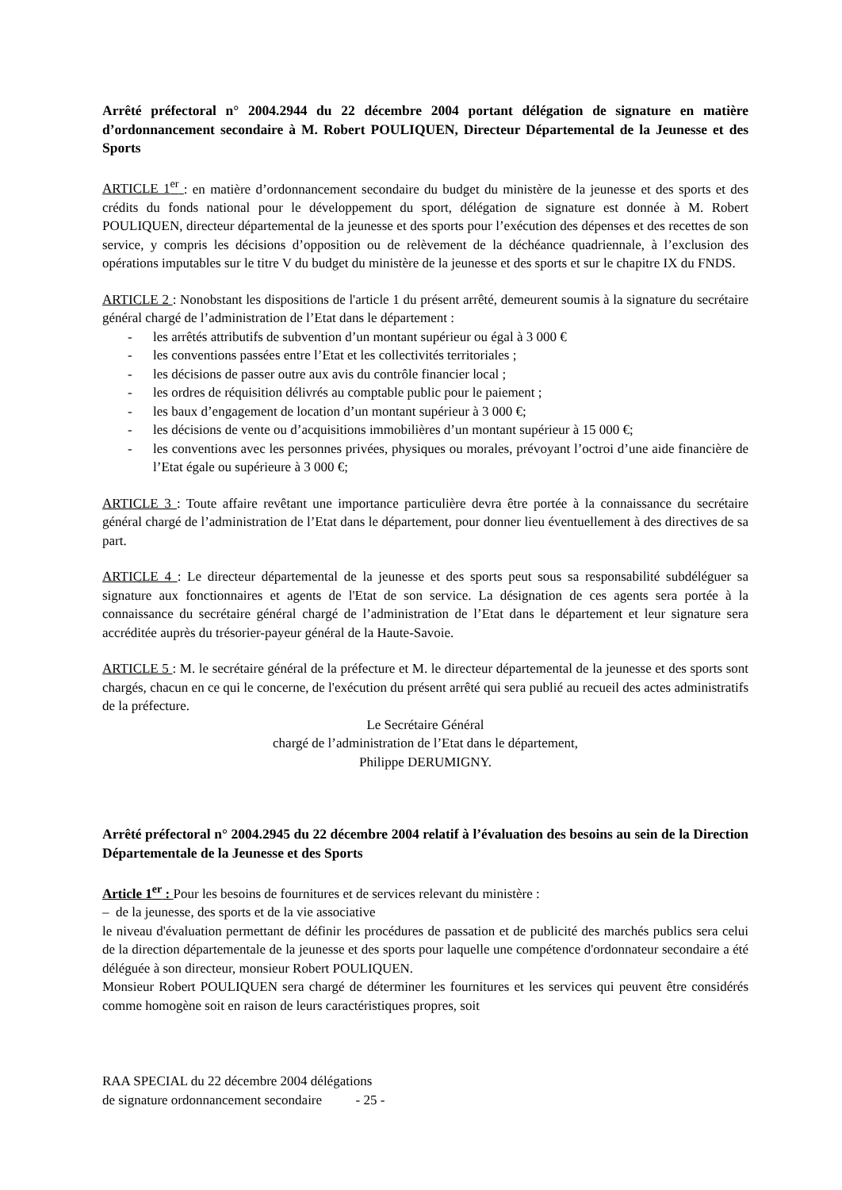Arrêté préfectoral n° 2004.2944 du 22 décembre 2004 portant délégation de signature en matière d’ordonnancement secondaire à M. Robert POULIQUEN, Directeur Départemental de la Jeunesse et des Sports
ARTICLE 1<sup>er</sup> : en matière d’ordonnancement secondaire du budget du ministère de la jeunesse et des sports et des crédits du fonds national pour le développement du sport, délégation de signature est donnée à M. Robert POULIQUEN, directeur départemental de la jeunesse et des sports pour l’exécution des dépenses et des recettes de son service, y compris les décisions d’opposition ou de relèvement de la déchéance quadriennale, à l’exclusion des opérations imputables sur le titre V du budget du ministère de la jeunesse et des sports et sur le chapitre IX du FNDS.
ARTICLE 2 : Nonobstant les dispositions de l'article 1 du présent arrêté, demeurent soumis à la signature du secrétaire général chargé de l’administration de l’Etat dans le département :
- les arrêtés attributifs de subvention d’un montant supérieur ou égal à 3 000 €
- les conventions passées entre l’Etat et les collectivités territoriales ;
- les décisions de passer outre aux avis du contrôle financier local ;
- les ordres de réquisition délivrés au comptable public pour le paiement ;
- les baux d’engagement de location d’un montant supérieur à 3 000 €;
- les décisions de vente ou d’acquisitions immobilières d’un montant supérieur à 15 000 €;
- les conventions avec les personnes privées, physiques ou morales, prévoyant l’octroi d’une aide financière de l’Etat égale ou supérieure à 3 000 €;
ARTICLE 3 : Toute affaire revêtant une importance particulière devra être portée à la connaissance du secrétaire général chargé de l’administration de l’Etat dans le département, pour donner lieu éventuellement à des directives de sa part.
ARTICLE 4 : Le directeur départemental de la jeunesse et des sports peut sous sa responsabilité subdéléguer sa signature aux fonctionnaires et agents de l'Etat de son service. La désignation de ces agents sera portée à la connaissance du secrétaire général chargé de l’administration de l’Etat dans le département et leur signature sera accréditée auprès du trésorier-payeur général de la Haute-Savoie.
ARTICLE 5 : M. le secrétaire général de la préfecture et M. le directeur départemental de la jeunesse et des sports sont chargés, chacun en ce qui le concerne, de l'exécution du présent arrêté qui sera publié au recueil des actes administratifs de la préfecture.
Le Secrétaire Général
chargé de l’administration de l’Etat dans le département,
Philippe DERUMIGNY.
Arrêté préfectoral n° 2004.2945 du 22 décembre 2004 relatif à l’évaluation des besoins au sein de la Direction Départementale de la Jeunesse et des Sports
Article 1<sup>er</sup> : Pour les besoins de fournitures et de services relevant du ministère :
– de la jeunesse, des sports et de la vie associative
le niveau d'évaluation permettant de définir les procédures de passation et de publicité des marchés publics sera celui de la direction départementale de la jeunesse et des sports pour laquelle une compétence d'ordonnateur secondaire a été déléguée à son directeur, monsieur Robert POULIQUEN.
Monsieur Robert POULIQUEN sera chargé de déterminer les fournitures et les services qui peuvent être considérés comme homogène soit en raison de leurs caractéristiques propres, soit
RAA SPECIAL du 22 décembre 2004 délégations
de signature ordonnancement secondaire - 25 -